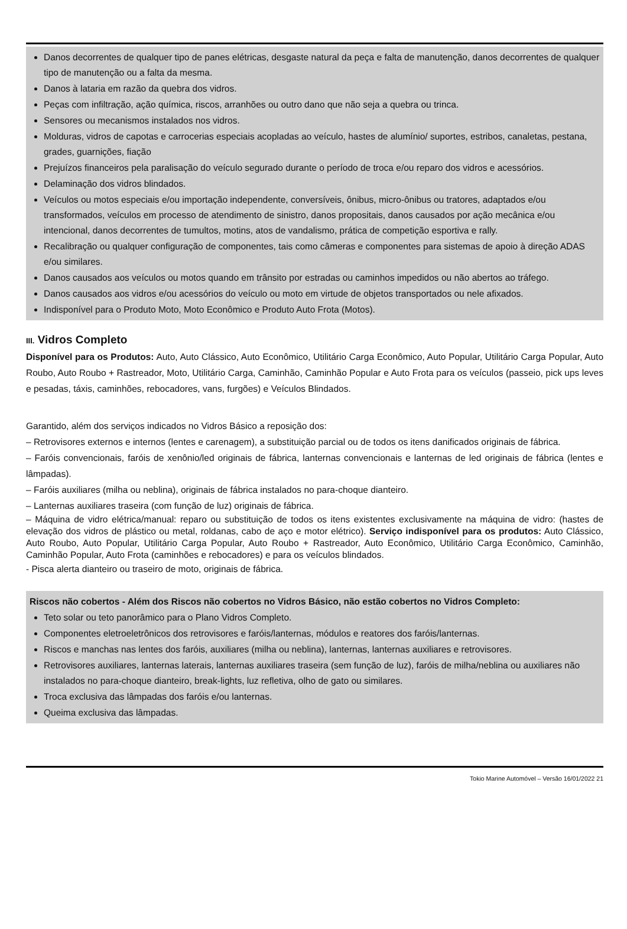Danos decorrentes de qualquer tipo de panes elétricas, desgaste natural da peça e falta de manutenção, danos decorrentes de qualquer tipo de manutenção ou a falta da mesma.
Danos à lataria em razão da quebra dos vidros.
Peças com infiltração, ação química, riscos, arranhões ou outro dano que não seja a quebra ou trinca.
Sensores ou mecanismos instalados nos vidros.
Molduras, vidros de capotas e carrocerias especiais acopladas ao veículo, hastes de alumínio/ suportes, estribos, canaletas, pestana, grades, guarnições, fiação
Prejuízos financeiros pela paralisação do veículo segurado durante o período de troca e/ou reparo dos vidros e acessórios.
Delaminação dos vidros blindados.
Veículos ou motos especiais e/ou importação independente, conversíveis, ônibus, micro-ônibus ou tratores, adaptados e/ou transformados, veículos em processo de atendimento de sinistro, danos propositais, danos causados por ação mecânica e/ou intencional, danos decorrentes de tumultos, motins, atos de vandalismo, prática de competição esportiva e rally.
Recalibração ou qualquer configuração de componentes, tais como câmeras e componentes para sistemas de apoio à direção ADAS e/ou similares.
Danos causados aos veículos ou motos quando em trânsito por estradas ou caminhos impedidos ou não abertos ao tráfego.
Danos causados aos vidros e/ou acessórios do veículo ou moto em virtude de objetos transportados ou nele afixados.
Indisponível para o Produto Moto, Moto Econômico e Produto Auto Frota (Motos).
III. Vidros Completo
Disponível para os Produtos: Auto, Auto Clássico, Auto Econômico, Utilitário Carga Econômico, Auto Popular, Utilitário Carga Popular, Auto Roubo, Auto Roubo + Rastreador, Moto, Utilitário Carga, Caminhão, Caminhão Popular e Auto Frota para os veículos (passeio, pick ups leves e pesadas, táxis, caminhões, rebocadores, vans, furgões) e Veículos Blindados.
Garantido, além dos serviços indicados no Vidros Básico a reposição dos:
– Retrovisores externos e internos (lentes e carenagem), a substituição parcial ou de todos os itens danificados originais de fábrica.
– Faróis convencionais, faróis de xenônio/led originais de fábrica, lanternas convencionais e lanternas de led originais de fábrica (lentes e lâmpadas).
– Faróis auxiliares (milha ou neblina), originais de fábrica instalados no para-choque dianteiro.
– Lanternas auxiliares traseira (com função de luz) originais de fábrica.
– Máquina de vidro elétrica/manual: reparo ou substituição de todos os itens existentes exclusivamente na máquina de vidro: (hastes de elevação dos vidros de plástico ou metal, roldanas, cabo de aço e motor elétrico). Serviço indisponível para os produtos: Auto Clássico, Auto Roubo, Auto Popular, Utilitário Carga Popular, Auto Roubo + Rastreador, Auto Econômico, Utilitário Carga Econômico, Caminhão, Caminhão Popular, Auto Frota (caminhões e rebocadores) e para os veículos blindados.
- Pisca alerta dianteiro ou traseiro de moto, originais de fábrica.
Riscos não cobertos - Além dos Riscos não cobertos no Vidros Básico, não estão cobertos no Vidros Completo:
Teto solar ou teto panorâmico para o Plano Vidros Completo.
Componentes eletroeletrônicos dos retrovisores e faróis/lanternas, módulos e reatores dos faróis/lanternas.
Riscos e manchas nas lentes dos faróis, auxiliares (milha ou neblina), lanternas, lanternas auxiliares e retrovisores.
Retrovisores auxiliares, lanternas laterais, lanternas auxiliares traseira (sem função de luz), faróis de milha/neblina ou auxiliares não instalados no para-choque dianteiro, break-lights, luz refletiva, olho de gato ou similares.
Troca exclusiva das lâmpadas dos faróis e/ou lanternas.
Queima exclusiva das lâmpadas.
Tokio Marine Automóvel – Versão 16/01/2022 21